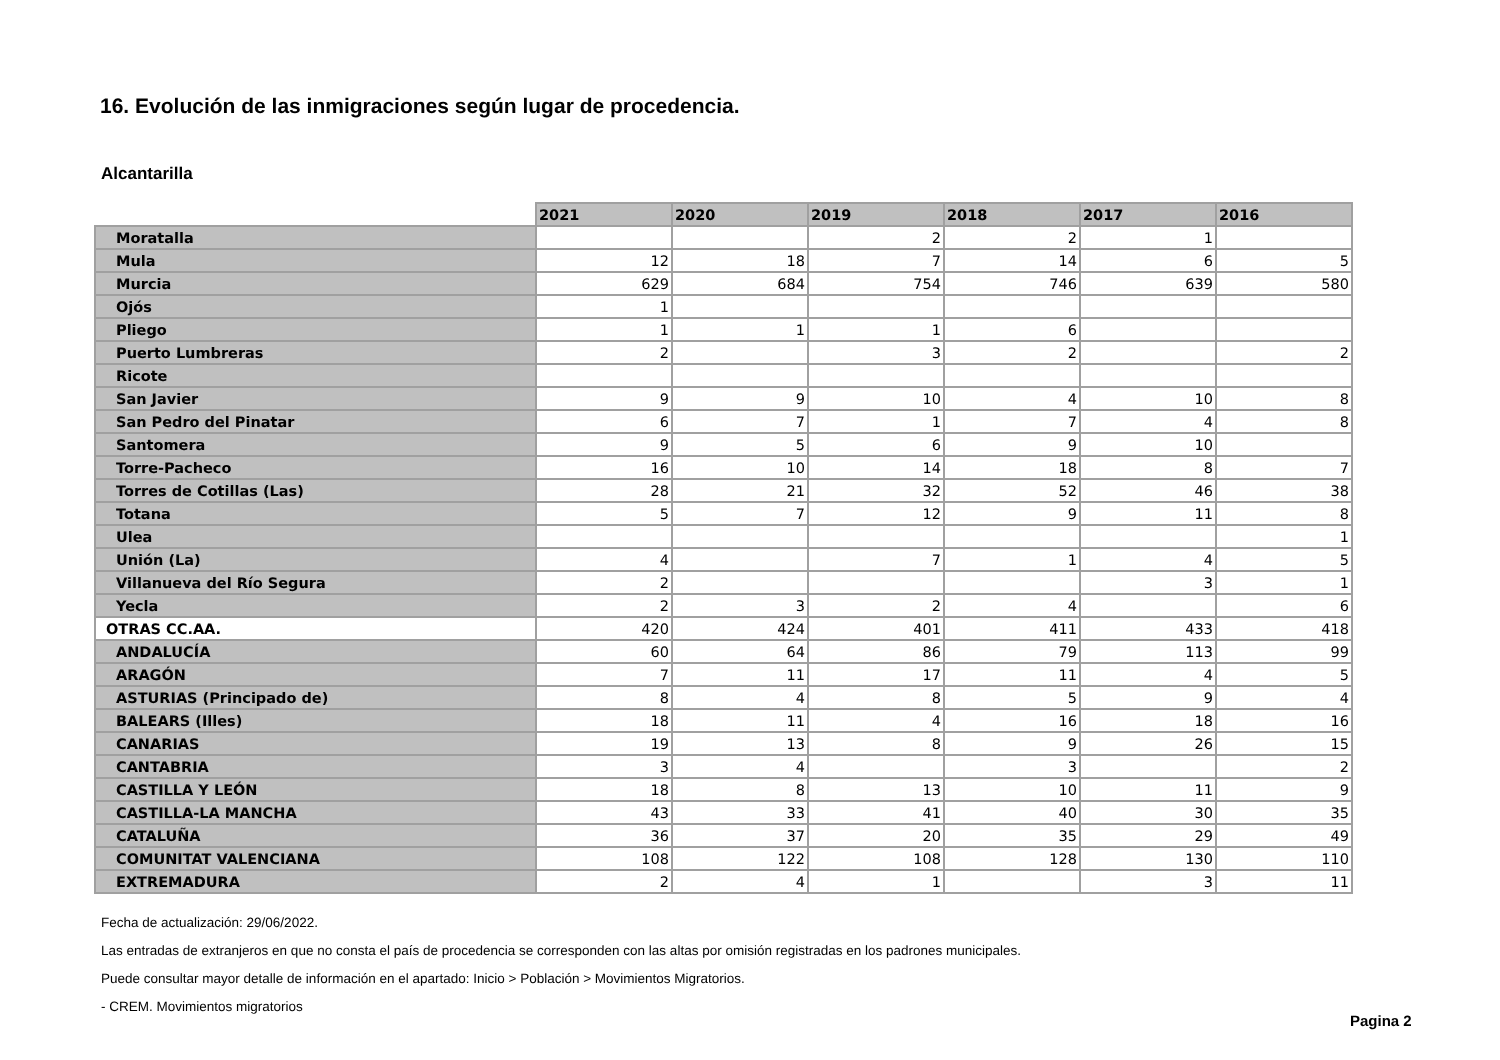16. Evolución de las inmigraciones según lugar de procedencia.
Alcantarilla
| | 2021 | 2020 | 2019 | 2018 | 2017 | 2016 |
| --- | --- | --- | --- | --- | --- | --- |
| Moratalla | | | 2 | 2 | 1 | |
| Mula | 12 | 18 | 7 | 14 | 6 | 5 |
| Murcia | 629 | 684 | 754 | 746 | 639 | 580 |
| Ojós | 1 | | | | | |
| Pliego | 1 | 1 | 1 | 6 | | |
| Puerto Lumbreras | 2 | | 3 | 2 | | 2 |
| Ricote | | | | | | |
| San Javier | 9 | 9 | 10 | 4 | 10 | 8 |
| San Pedro del Pinatar | 6 | 7 | 1 | 7 | 4 | 8 |
| Santomera | 9 | 5 | 6 | 9 | 10 | |
| Torre-Pacheco | 16 | 10 | 14 | 18 | 8 | 7 |
| Torres de Cotillas (Las) | 28 | 21 | 32 | 52 | 46 | 38 |
| Totana | 5 | 7 | 12 | 9 | 11 | 8 |
| Ulea | | | | | | 1 |
| Unión (La) | 4 | | 7 | 1 | 4 | 5 |
| Villanueva del Río Segura | 2 | | | | 3 | 1 |
| Yecla | 2 | 3 | 2 | 4 | | 6 |
| OTRAS CC.AA. | 420 | 424 | 401 | 411 | 433 | 418 |
| ANDALUCÍA | 60 | 64 | 86 | 79 | 113 | 99 |
| ARAGÓN | 7 | 11 | 17 | 11 | 4 | 5 |
| ASTURIAS (Principado de) | 8 | 4 | 8 | 5 | 9 | 4 |
| BALEARS (Illes) | 18 | 11 | 4 | 16 | 18 | 16 |
| CANARIAS | 19 | 13 | 8 | 9 | 26 | 15 |
| CANTABRIA | 3 | 4 | | 3 | | 2 |
| CASTILLA Y LEÓN | 18 | 8 | 13 | 10 | 11 | 9 |
| CASTILLA-LA MANCHA | 43 | 33 | 41 | 40 | 30 | 35 |
| CATALUÑA | 36 | 37 | 20 | 35 | 29 | 49 |
| COMUNITAT VALENCIANA | 108 | 122 | 108 | 128 | 130 | 110 |
| EXTREMADURA | 2 | 4 | 1 | | 3 | 11 |
Fecha de actualización: 29/06/2022.
Las entradas de extranjeros en que no consta el país de procedencia se corresponden con las altas por omisión registradas en los padrones municipales.
Puede consultar mayor detalle de información en el apartado: Inicio > Población > Movimientos Migratorios.
- CREM. Movimientos migratorios
Pagina 2